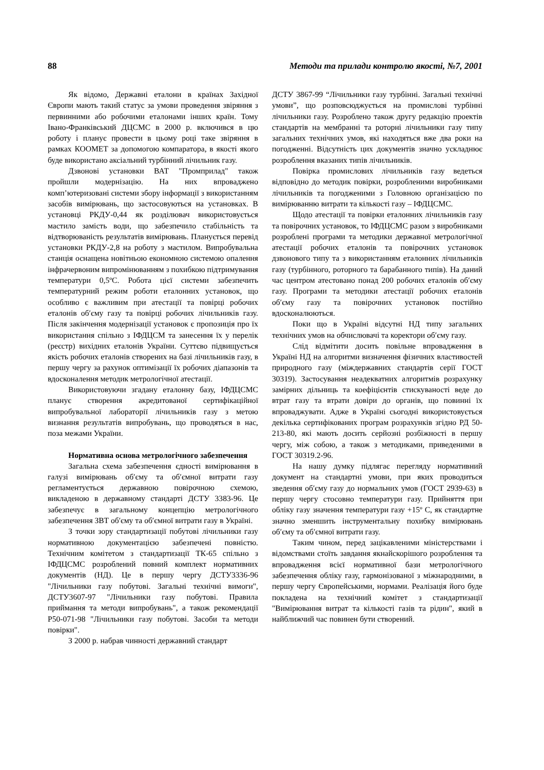88 Методи та прилади контролю якості, №7, 2001
Як відомо, Державні еталони в країнах Західної Європи мають такий статус за умови проведення звіряння з первинними або робочими еталонами інших країн. Тому Івано-Франківський ДЦСМС в 2000 р. включився в цю роботу і планує провести в цьому році таке звіряння в рамках КООМЕТ за допомогою компаратора, в якості якого буде використано аксіальний турбінний лічильник газу.
Дзвонові установки ВАТ "Промприлад" також пройшли модернізацію. На них впроваджено комп’ютеризовані системи збору інформації з використанням засобів вимірювань, що застосовуються на установках. В установці РКДУ-0,44 як розділювач використовується мастило замість води, що забезпечило стабільність та відтворюваність результатів вимірювань. Планується перевід установки РКДУ-2,8 на роботу з мастилом. Випробувальна станція оснащена новітньою економною системою опалення інфрачервоним випромінюванням з похибкою підтримування температури 0,5ºС. Робота цієї системи забезпечить температурний режим роботи еталонних установок, що особливо є важливим при атестації та повірці робочих еталонів об′єму газу та повірці робочих лічильників газу. Після закінчення модернізації установок є пропозиція про їх використання спільно з ІФДЦСМ та занесення їх у перелік (реєстр) вихідних еталонів України. Суттєво підвищується якість робочих еталонів створених на базі лічильників газу, в першу чергу за рахунок оптимізації їх робочих діапазонів та вдосконалення методик метрологічної атестації.
Використовуючи згадану еталонну базу, ІФДЦСМС планує створення акредитованої сертифікаційної випробувальної лабораторії лічильників газу з метою визнання результатів випробувань, що проводяться в нас, поза межами України.
Нормативна основа метрологічного забезпечення
Загальна схема забезпечення єдності вимірювання в галузі вимірювань об′єму та об′ємної витрати газу регламентується державною повірочною схемою, викладеною в державному стандарті ДСТУ 3383-96. Це забезпечує в загальному концепцію метрологічного забезпечення ЗВТ об′єму та об′ємної витрати газу в Україні.
З точки зору стандартизації побутові лічильники газу нормативною документацією забезпечені повністю. Технічним комітетом з стандартизації ТК-65 спільно з ІФДЦСМС розроблений повний комплект нормативних документів (НД). Це в першу чергу ДСТУ3336-96 "Лічильники газу побутові. Загальні технічні вимоги", ДСТУ3607-97 "Лічильники газу побутові. Правила приймання та методи випробувань", а також рекомендації Р50-071-98 "Лічильники газу побутові. Засоби та методи повірки".
З 2000 р. набрав чинності державний стандарт
ДСТУ 3867-99 “Лічильники газу турбінні. Загальні технічні умови”, що розповсюджується на промислові турбінні лічильники газу. Розроблено також другу редакцію проектів стандартів на мембранні та роторні лічильники газу типу загальних технічних умов, які находяться вже два роки на погодженні. Відсутність цих документів значно ускладнює розроблення вказаних типів лічильників.
Повірка промислових лічильників газу ведеться відповідно до методик повірки, розробленими виробниками лічильників та погодженими з Головною організацією по вимірюванню витрати та кількості газу – ІФДЦСМС.
Щодо атестації та повірки еталонних лічильників газу та повірочних установок, то ІФДЦСМС разом з виробниками розроблені програми та методики державної метрологічної атестації робочих еталонів та повірочних установок дзвонового типу та з використанням еталонних лічильників газу (турбінного, роторного та барабанного типів). На даний час центром атестовано понад 200 робочих еталонів об′єму газу. Програми та методики атестації робочих еталонів об′єму газу та повірочних установок постійно вдосконалюються.
Поки що в Україні відсутні НД типу загальних технічних умов на обчислювачі та коректори об′єму газу.
Слід відмітити досить повільне впровадження в Україні НД на алгоритми визначення фізичних властивостей природного газу (міждержавних стандартів серії ГОСТ 30319). Застосування неадекватних алгоритмів розрахунку замірних дільниць та коефіцієнтів стискуваності веде до втрат газу та втрати довіри до органів, що повинні їх впроваджувати. Адже в Україні сьогодні використовується декілька сертифікованих програм розрахунків згідно РД 50-213-80, які мають досить серйозні розбіжності в першу чергу, між собою, а також з методиками, приведеними в ГОСТ 30319.2-96.
На нашу думку підлягає перегляду нормативний документ на стандартні умови, при яких проводиться зведення об′єму газу до нормальних умов (ГОСТ 2939-63) в першу чергу стосовно температури газу. Прийняття при обліку газу значення температури газу +15º С, як стандартне значно зменшить інструментальну похибку вимірювань об′єму та об′ємної витрати газу.
Таким чином, перед зацікавленими міністерствами і відомствами стоїть завдання якнайскорішого розроблення та впровадження всієї нормативної бази метрологічного забезпечення обліку газу, гармонізованої з міжнародними, в першу чергу Європейськими, нормами. Реалізація його буде покладена на технічний комітет з стандартизації "Вимірювання витрат та кількості газів та рідин", який в найближчий час повинен бути створений.